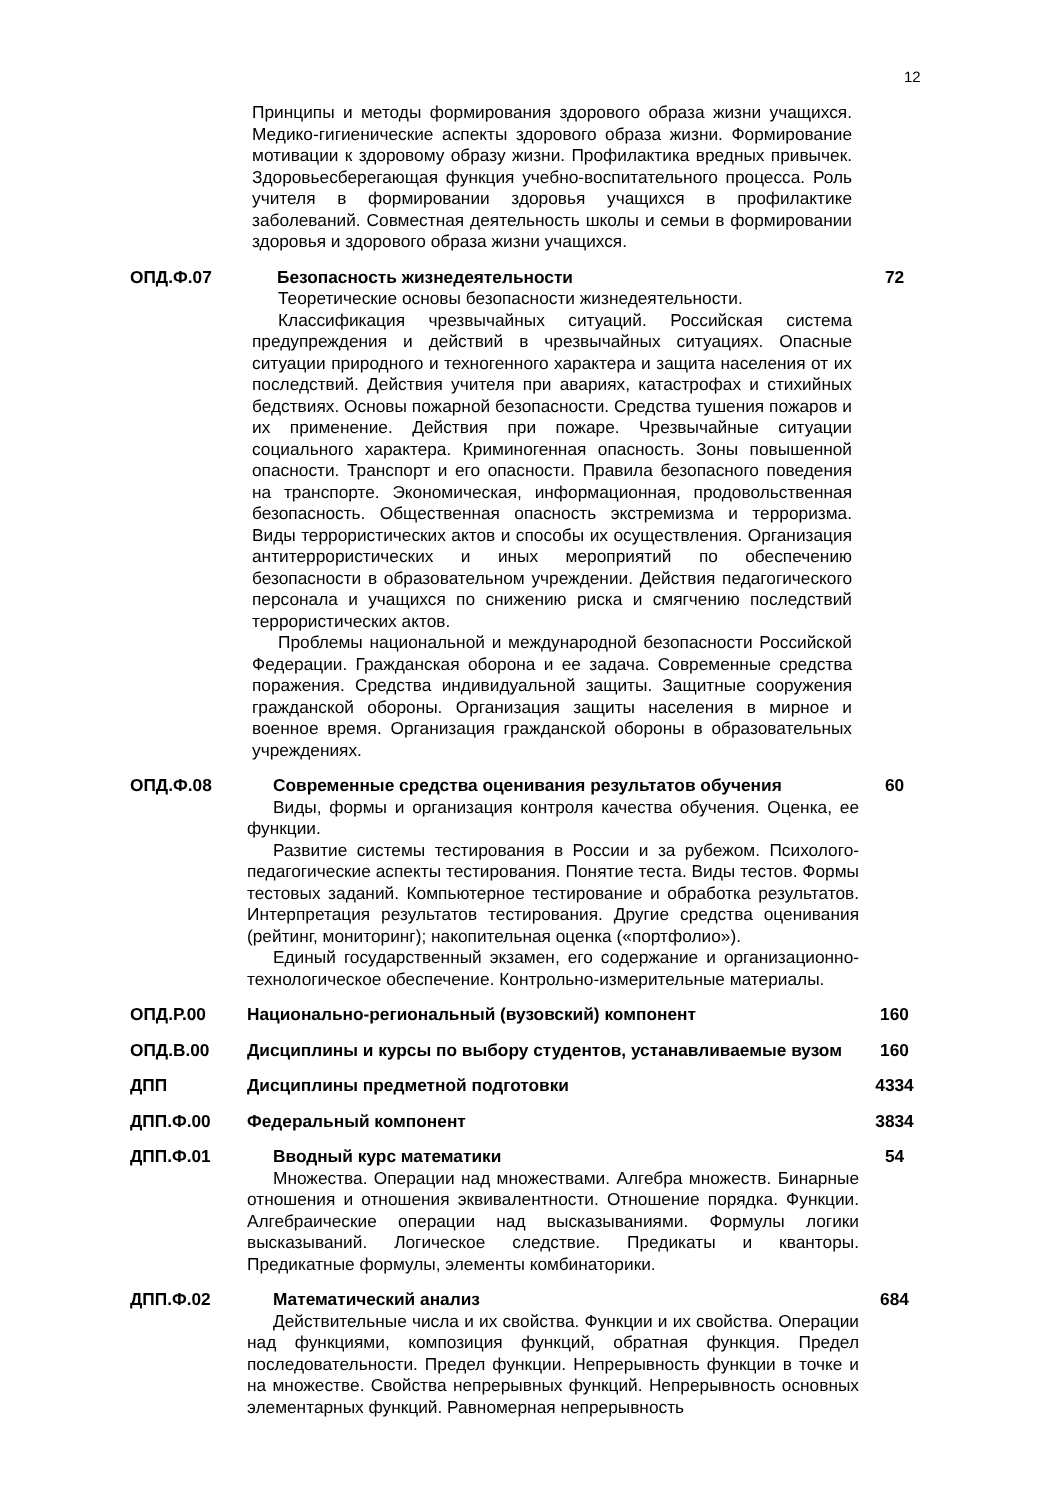12
Принципы и методы формирования здорового образа жизни учащихся. Медико-гигиенические аспекты здорового образа жизни. Формирование мотивации к здоровому образу жизни. Профилактика вредных привычек. Здоровьесберегающая функция учебно-воспитательного процесса. Роль учителя в формировании здоровья учащихся в профилактике заболеваний. Совместная деятельность школы и семьи в формировании здоровья и здорового образа жизни учащихся.
ОПД.Ф.07 Безопасность жизнедеятельности
Теоретические основы безопасности жизнедеятельности.
Классификация чрезвычайных ситуаций. Российская система предупреждения и действий в чрезвычайных ситуациях. Опасные ситуации природного и техногенного характера и защита населения от их последствий. Действия учителя при авариях, катастрофах и стихийных бедствиях. Основы пожарной безопасности. Средства тушения пожаров и их применение. Действия при пожаре. Чрезвычайные ситуации социального характера. Криминогенная опасность. Зоны повышенной опасности. Транспорт и его опасности. Правила безопасного поведения на транспорте. Экономическая, информационная, продовольственная безопасность. Общественная опасность экстремизма и терроризма. Виды террористических актов и способы их осуществления. Организация антитеррористических и иных мероприятий по обеспечению безопасности в образовательном учреждении. Действия педагогического персонала и учащихся по снижению риска и смягчению последствий террористических актов.
Проблемы национальной и международной безопасности Российской Федерации. Гражданская оборона и ее задача. Современные средства поражения. Средства индивидуальной защиты. Защитные сооружения гражданской обороны. Организация защиты населения в мирное и военное время. Организация гражданской обороны в образовательных учреждениях.
72
ОПД.Ф.08 Современные средства оценивания результатов обучения
Виды, формы и организация контроля качества обучения. Оценка, ее функции.
Развитие системы тестирования в России и за рубежом. Психолого-педагогические аспекты тестирования. Понятие теста. Виды тестов. Формы тестовых заданий. Компьютерное тестирование и обработка результатов. Интерпретация результатов тестирования. Другие средства оценивания (рейтинг, мониторинг); накопительная оценка («портфолио»).
Единый государственный экзамен, его содержание и организационно-технологическое обеспечение. Контрольно-измерительные материалы.
60
ОПД.Р.00 Национально-региональный (вузовский) компонент 160
ОПД.В.00 Дисциплины и курсы по выбору студентов, устанавливаемые вузом
160
ДПП Дисциплины предметной подготовки 4334
ДПП.Ф.00 Федеральный компонент 3834
ДПП.Ф.01 Вводный курс математики
Множества. Операции над множествами. Алгебра множеств. Бинарные отношения и отношения эквивалентности. Отношение порядка. Функции. Алгебраические операции над высказываниями. Формулы логики высказываний. Логическое следствие. Предикаты и кванторы. Предикатные формулы, элементы комбинаторики.
54
ДПП.Ф.02 Математический анализ
Действительные числа и их свойства. Функции и их свойства. Операции над функциями, композиция функций, обратная функция. Предел последовательности. Предел функции. Непрерывность функции в точке и на множестве. Свойства непрерывных функций. Непрерывность основных элементарных функций. Равномерная непрерывность
684